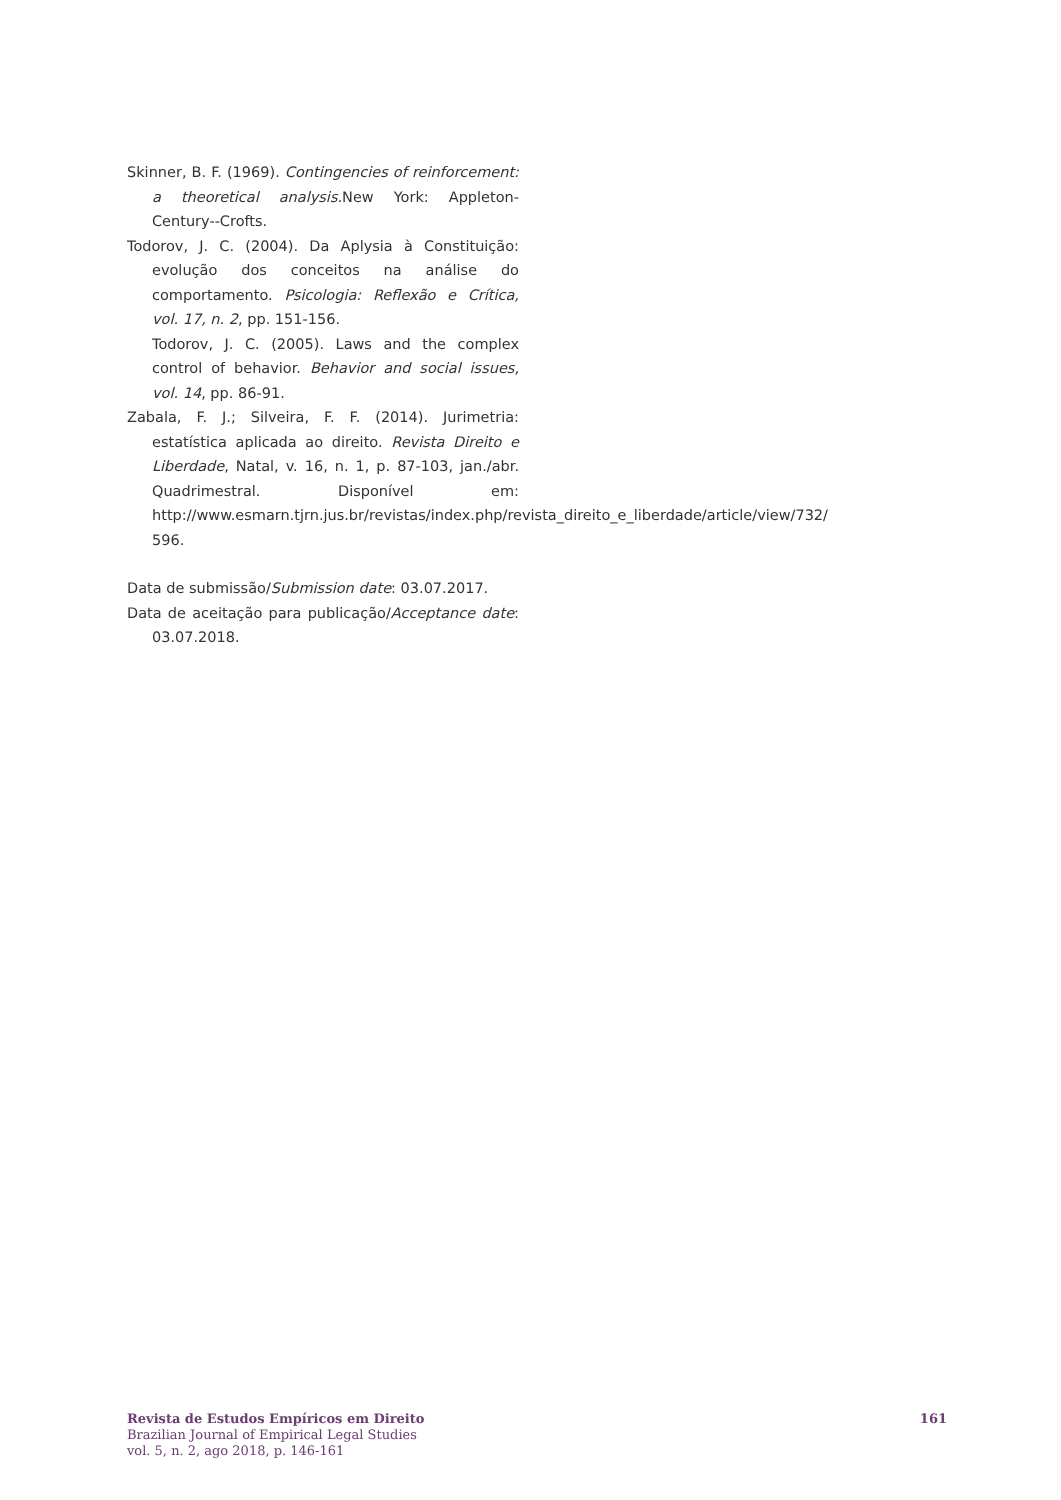Skinner, B. F. (1969). Contingencies of reinforcement: a theoretical analysis. New York: Appleton-Century--Crofts.
Todorov, J. C. (2004). Da Aplysia à Constituição: evolução dos conceitos na análise do comportamento. Psicologia: Reflexão e Crítica, vol. 17, n. 2, pp. 151-156.
Todorov, J. C. (2005). Laws and the complex control of behavior. Behavior and social issues, vol. 14, pp. 86-91.
Zabala, F. J.; Silveira, F. F. (2014). Jurimetria: estatística aplicada ao direito. Revista Direito e Liberdade, Natal, v. 16, n. 1, p. 87-103, jan./abr. Quadrimestral. Disponível em: http://www.esmarn.tjrn.jus.br/revistas/index.php/revista_direito_e_liberdade/article/view/732/ 596.
Data de submissão/Submission date: 03.07.2017.
Data de aceitação para publicação/Acceptance date: 03.07.2018.
Revista de Estudos Empíricos em Direito
Brazilian Journal of Empirical Legal Studies
vol. 5, n. 2, ago 2018, p. 146-161
161